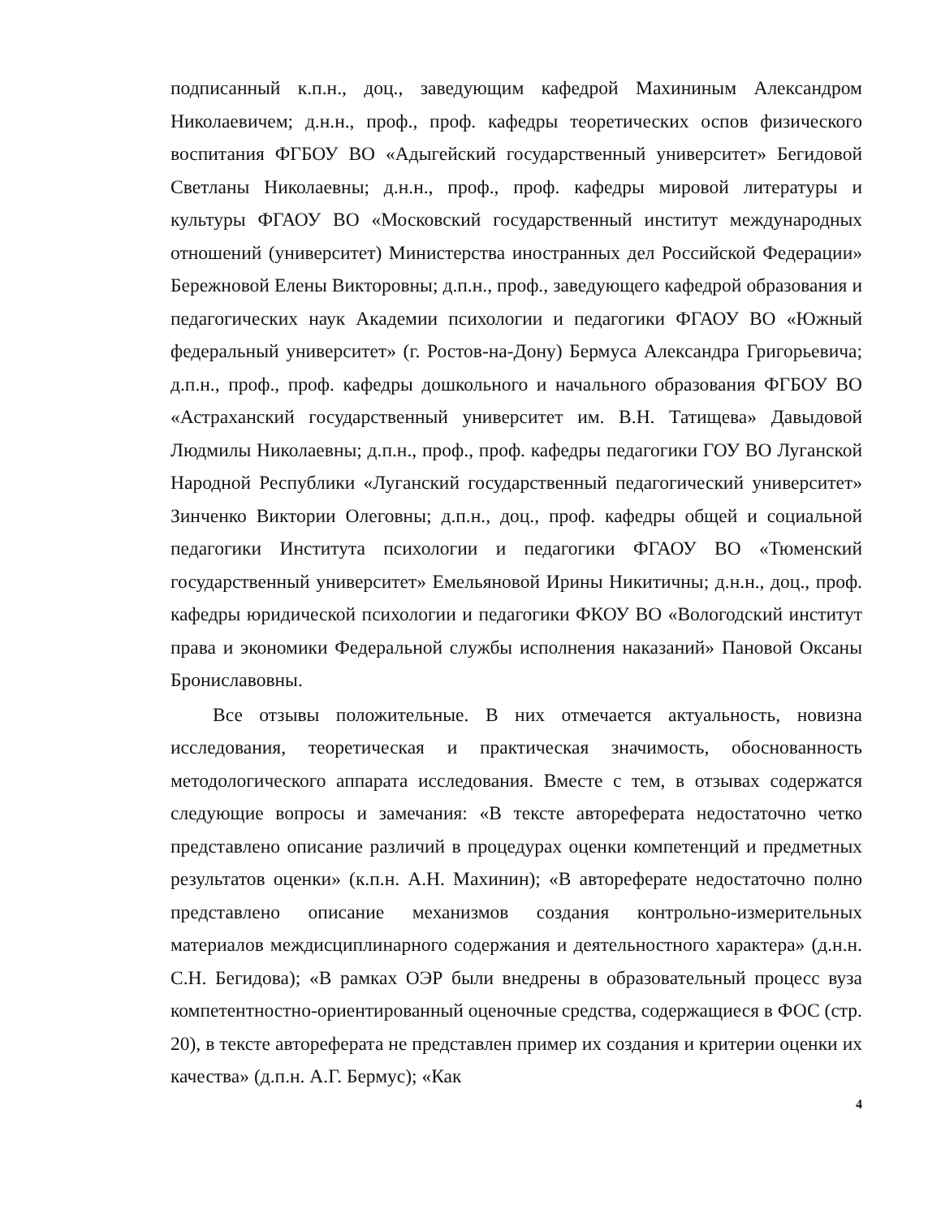подписанный к.п.н., доц., заведующим кафедрой Махининым Александром Николаевичем; д.н.н., проф., проф. кафедры теоретических оспов физического воспитания ФГБОУ ВО «Адыгейский государственный университет» Бегидовой Светланы Николаевны; д.н.н., проф., проф. кафедры мировой литературы и культуры ФГАОУ ВО «Московский государственный институт международных отношений (университет) Министерства иностранных дел Российской Федерации» Бережновой Елены Викторовны; д.п.н., проф., заведующего кафедрой образования и педагогических наук Академии психологии и педагогики ФГАОУ ВО «Южный федеральный университет» (г. Ростов-на-Дону) Бермуса Александра Григорьевича; д.п.н., проф., проф. кафедры дошкольного и начального образования ФГБОУ ВО «Астраханский государственный университет им. В.Н. Татищева» Давыдовой Людмилы Николаевны; д.п.н., проф., проф. кафедры педагогики ГОУ ВО Луганской Народной Республики «Луганский государственный педагогический университет» Зинченко Виктории Олеговны; д.п.н., доц., проф. кафедры общей и социальной педагогики Института психологии и педагогики ФГАОУ ВО «Тюменский государственный университет» Емельяновой Ирины Никитичны; д.н.н., доц., проф. кафедры юридической психологии и педагогики ФКОУ ВО «Вологодский институт права и экономики Федеральной службы исполнения наказаний» Пановой Оксаны Брониславовны.
Все отзывы положительные. В них отмечается актуальность, новизна исследования, теоретическая и практическая значимость, обоснованность методологического аппарата исследования. Вместе с тем, в отзывах содержатся следующие вопросы и замечания: «В тексте автореферата недостаточно четко представлено описание различий в процедурах оценки компетенций и предметных результатов оценки» (к.п.н. А.Н. Махинин); «В автореферате недостаточно полно представлено описание механизмов создания контрольно-измерительных материалов междисциплинарного содержания и деятельностного характера» (д.н.н. С.Н. Бегидова); «В рамках ОЭР были внедрены в образовательный процесс вуза компетентностно-ориентированный оценочные средства, содержащиеся в ФОС (стр. 20), в тексте автореферата не представлен пример их создания и критерии оценки их качества» (д.п.н. А.Г. Бермус); «Как
4